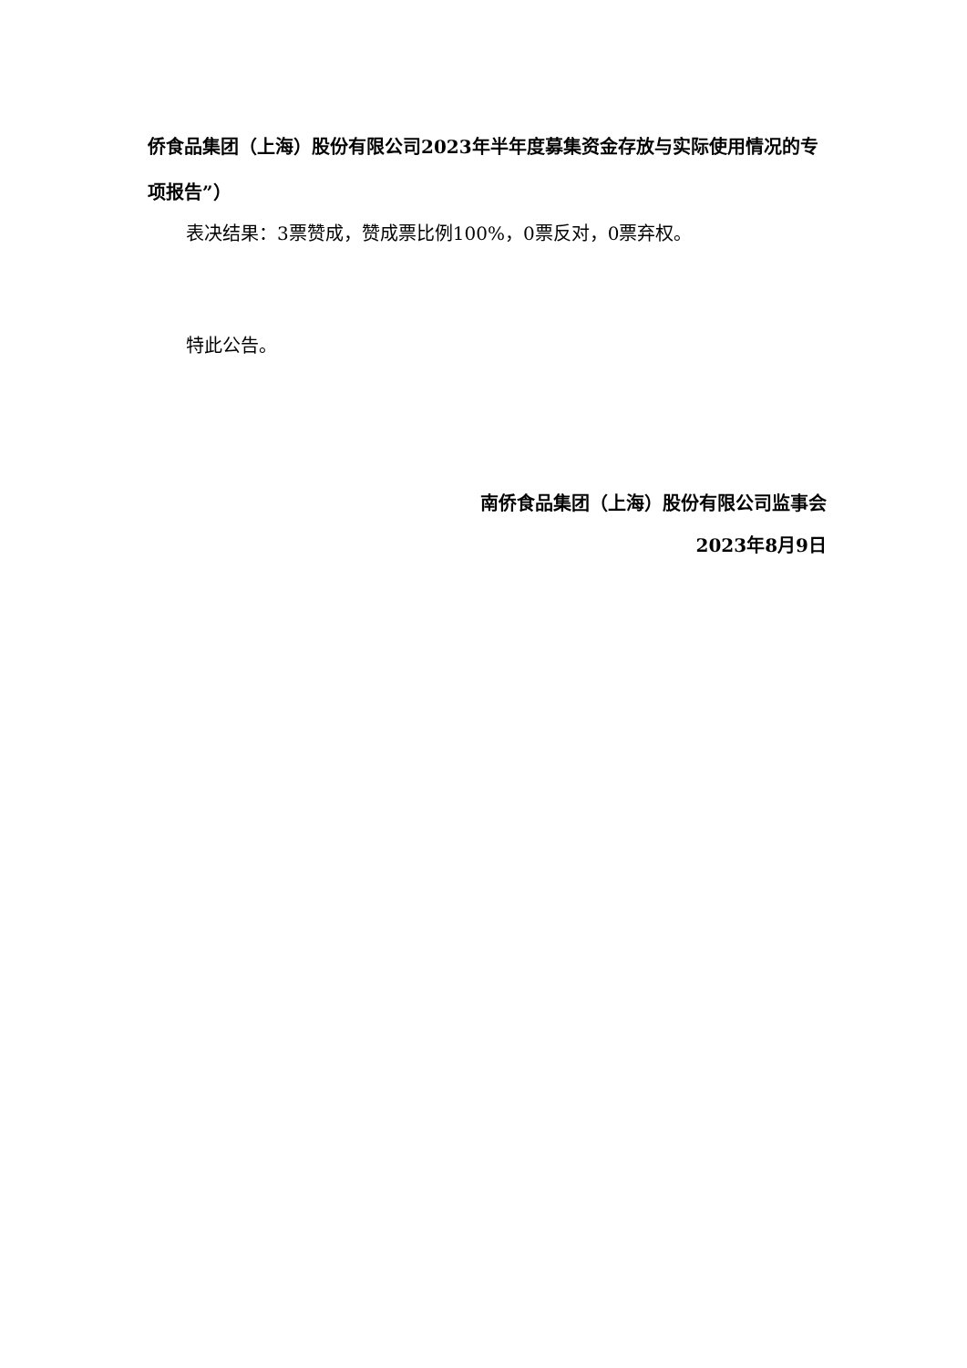侨食品集团（上海）股份有限公司2023年半年度募集资金存放与实际使用情况的专项报告”）
表决结果：3票赞成，赞成票比例100%，0票反对，0票弃权。
特此公告。
南侨食品集团（上海）股份有限公司监事会
2023年8月9日